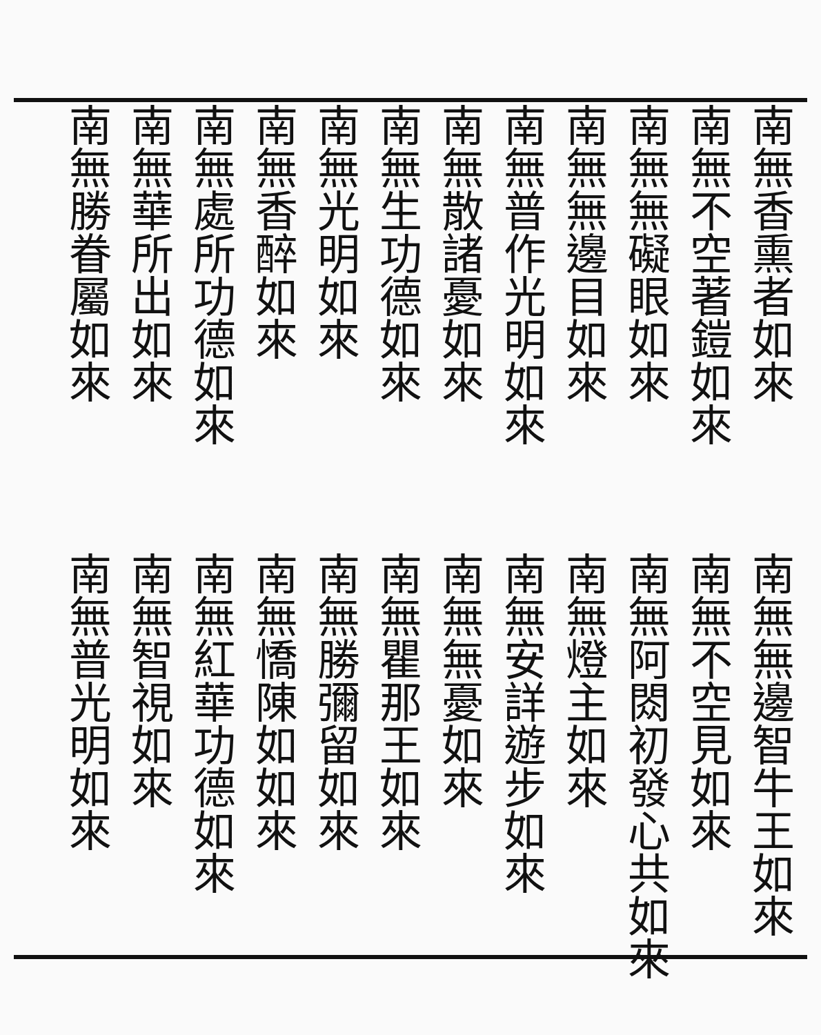南無香熏者如來
南無不空著鎧如來
南無無礙眼如來
南無無邊目如來
南無普作光明如來
南無散諸憂如來
南無生功德如來
南無光明如來
南無香醉如來
南無處所功德如來
南無華所出如來
南無勝眷屬如來
南無無邊智牛王如來
南無不空見如來
南無阿閦初發心共如來
南無燈主如來
南無安詳遊步如來
南無無憂如來
南無瞿那王如來
南無勝彌留如來
南無憍陳如如來
南無紅華功德如來
南無智視如來
南無普光明如來